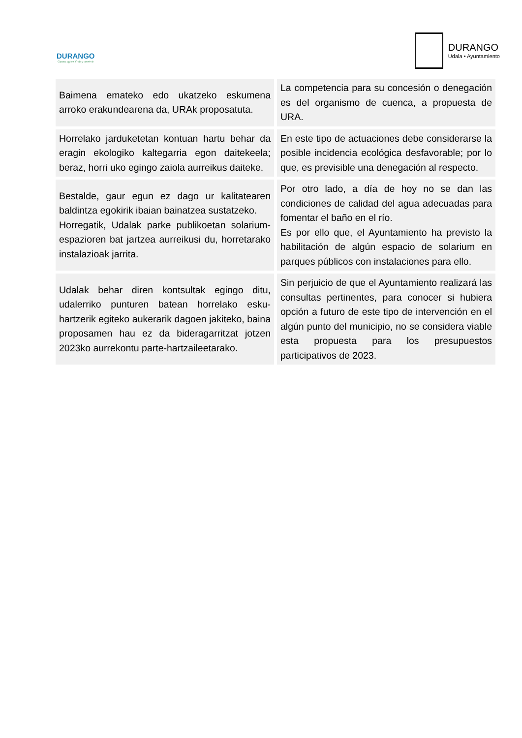DURANGO
Garena egitez Vivir y convivir
DURANGO
Udala • Ayuntamiento
| Baimena emateko edo ukatzeko eskumena arroko erakundearena da, URAk proposatuta. | La competencia para su concesión o denegación es del organismo de cuenca, a propuesta de URA. |
| Horrelako jarduketetan kontuan hartu behar da eragin ekologiko kaltegarria egon daitekeela; beraz, horri uko egingo zaiola aurreikus daiteke. | En este tipo de actuaciones debe considerarse la posible incidencia ecológica desfavorable; por lo que, es previsible una denegación al respecto. |
| Bestalde, gaur egun ez dago ur kalitatearen baldintza egokirik ibaian bainatzea sustatzeko. Horregatik, Udalak parke publikoetan solarium-espazioren bat jartzea aurreikusi du, horretarako instalazioak jarrita. | Por otro lado, a día de hoy no se dan las condiciones de calidad del agua adecuadas para fomentar el baño en el río. Es por ello que, el Ayuntamiento ha previsto la habilitación de algún espacio de solarium en parques públicos con instalaciones para ello. |
| Udalak behar diren kontsultak egingo ditu, udalerriko punturen batean horrelako esku-hartzerik egiteko aukerarik dagoen jakiteko, baina proposamen hau ez da bideragarritzat jotzen 2023ko aurrekontu parte-hartzaileetarako. | Sin perjuicio de que el Ayuntamiento realizará las consultas pertinentes, para conocer si hubiera opción a futuro de este tipo de intervención en el algún punto del municipio, no se considera viable esta propuesta para los presupuestos participativos de 2023. |